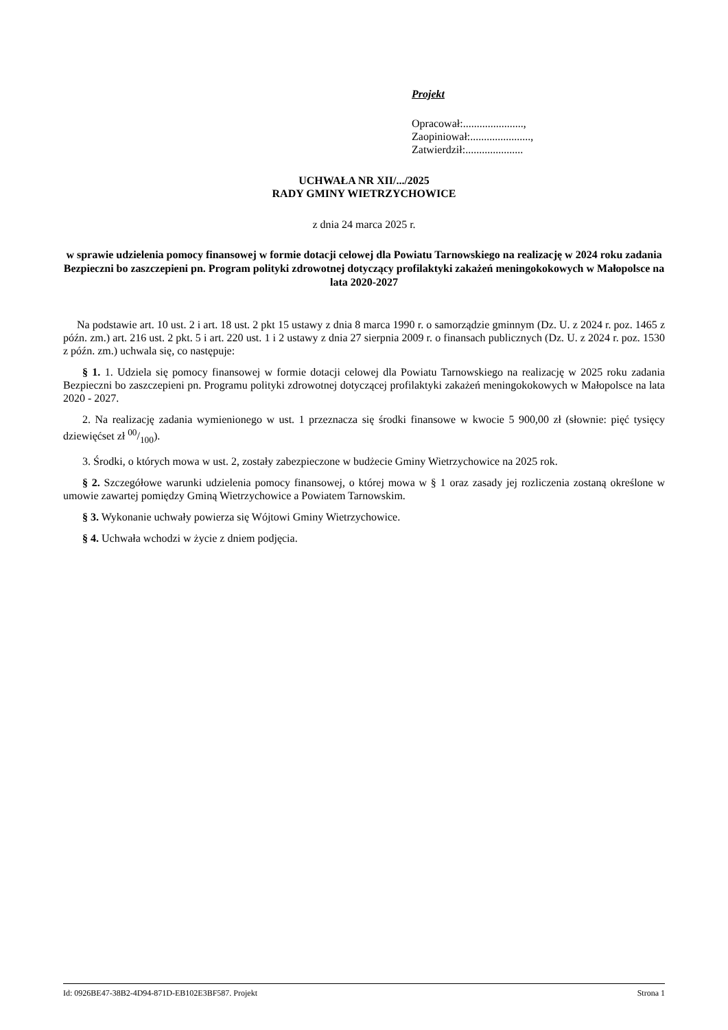Projekt
Opracował:......................,
Zaopiniował:......................,
Zatwierdził:.....................
UCHWAŁA NR XII/.../2025
RADY GMINY WIETRZYCHOWICE
z dnia 24 marca 2025 r.
w sprawie udzielenia pomocy finansowej w formie dotacji celowej dla Powiatu Tarnowskiego na realizację w 2024 roku zadania Bezpieczni bo zaszczepieni pn. Program polityki zdrowotnej dotyczący profilaktyki zakażeń meningokokowych w Małopolsce na lata 2020-2027
Na podstawie art. 10 ust. 2 i art. 18 ust. 2 pkt 15 ustawy z dnia 8 marca 1990 r. o samorządzie gminnym (Dz. U. z 2024 r. poz. 1465 z późn. zm.) art. 216 ust. 2 pkt. 5 i art. 220 ust. 1 i 2 ustawy z dnia 27 sierpnia 2009 r. o finansach publicznych (Dz. U. z 2024 r. poz. 1530 z późn. zm.) uchwala się, co następuje:
§ 1. 1. Udziela się pomocy finansowej w formie dotacji celowej dla Powiatu Tarnowskiego na realizację w 2025 roku zadania Bezpieczni bo zaszczepieni pn. Programu polityki zdrowotnej dotyczącej profilaktyki zakażeń meningokokowych w Małopolsce na lata 2020 - 2027.
2. Na realizację zadania wymienionego w ust. 1 przeznacza się środki finansowe w kwocie 5 900,00 zł (słownie: pięć tysięcy dziewięćset zł 00/100).
3. Środki, o których mowa w ust. 2, zostały zabezpieczone w budżecie Gminy Wietrzychowice na 2025 rok.
§ 2. Szczegółowe warunki udzielenia pomocy finansowej, o której mowa w § 1 oraz zasady jej rozliczenia zostaną określone w umowie zawartej pomiędzy Gminą Wietrzychowice a Powiatem Tarnowskim.
§ 3. Wykonanie uchwały powierza się Wójtowi Gminy Wietrzychowice.
§ 4. Uchwała wchodzi w życie z dniem podjęcia.
Id: 0926BE47-38B2-4D94-871D-EB102E3BF587. Projekt Strona 1